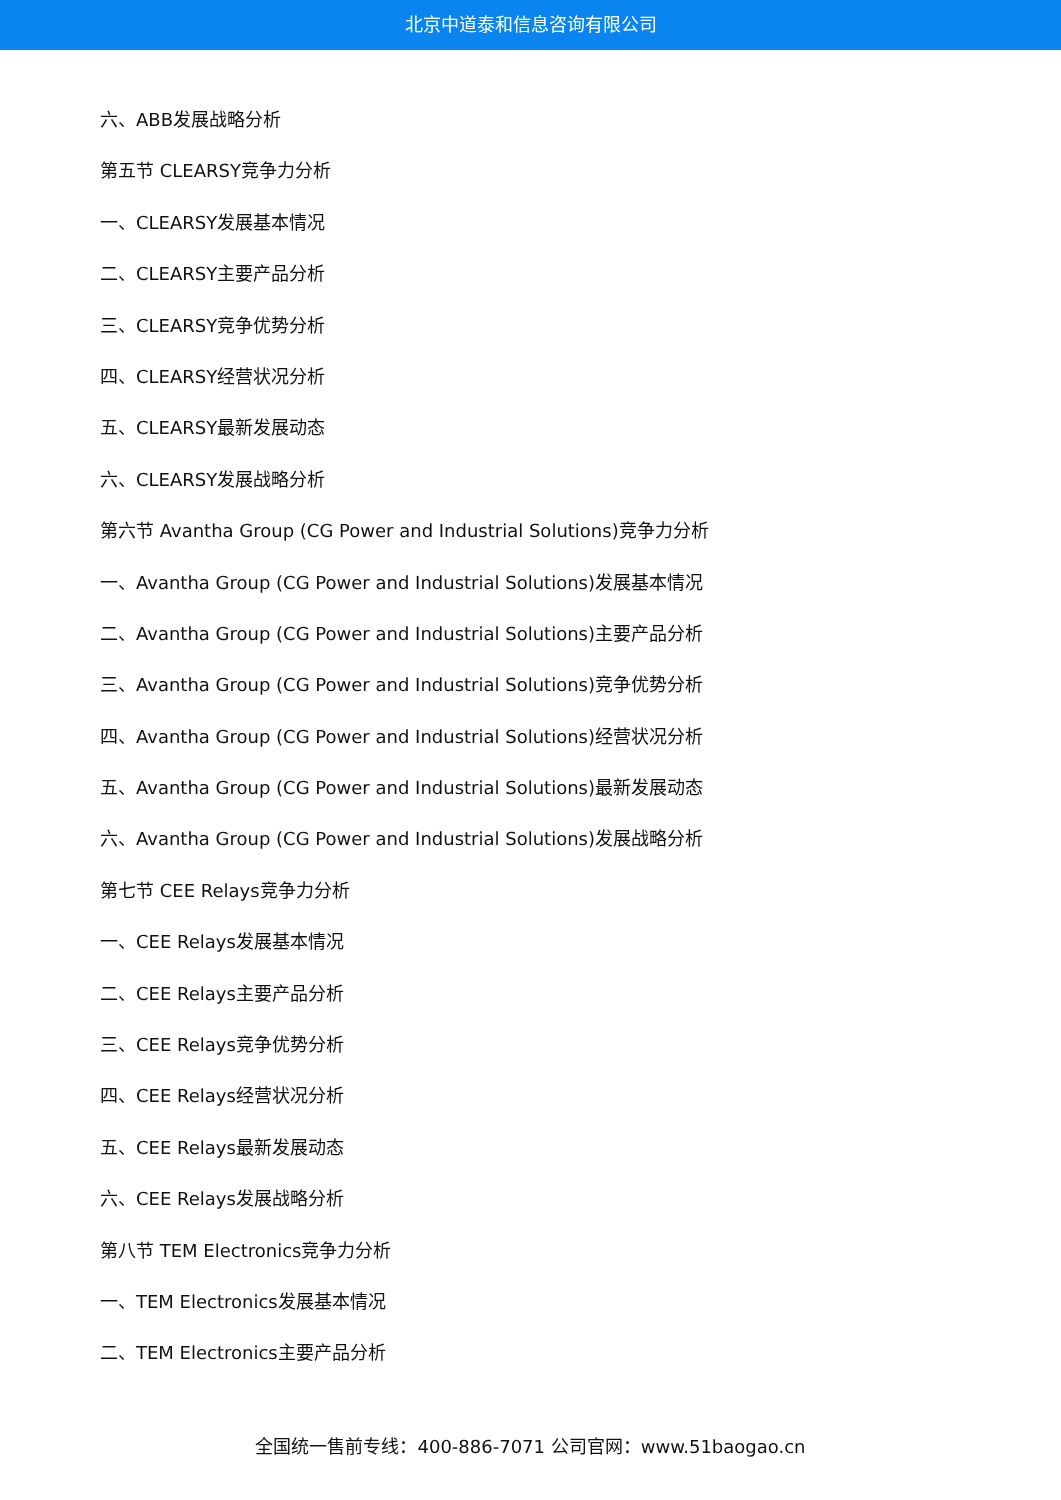北京中道泰和信息咨询有限公司
六、ABB发展战略分析
第五节 CLEARSY竞争力分析
一、CLEARSY发展基本情况
二、CLEARSY主要产品分析
三、CLEARSY竞争优势分析
四、CLEARSY经营状况分析
五、CLEARSY最新发展动态
六、CLEARSY发展战略分析
第六节 Avantha Group (CG Power and Industrial Solutions)竞争力分析
一、Avantha Group (CG Power and Industrial Solutions)发展基本情况
二、Avantha Group (CG Power and Industrial Solutions)主要产品分析
三、Avantha Group (CG Power and Industrial Solutions)竞争优势分析
四、Avantha Group (CG Power and Industrial Solutions)经营状况分析
五、Avantha Group (CG Power and Industrial Solutions)最新发展动态
六、Avantha Group (CG Power and Industrial Solutions)发展战略分析
第七节 CEE Relays竞争力分析
一、CEE Relays发展基本情况
二、CEE Relays主要产品分析
三、CEE Relays竞争优势分析
四、CEE Relays经营状况分析
五、CEE Relays最新发展动态
六、CEE Relays发展战略分析
第八节 TEM Electronics竞争力分析
一、TEM Electronics发展基本情况
二、TEM Electronics主要产品分析
全国统一售前专线：400-886-7071 公司官网：www.51baogao.cn